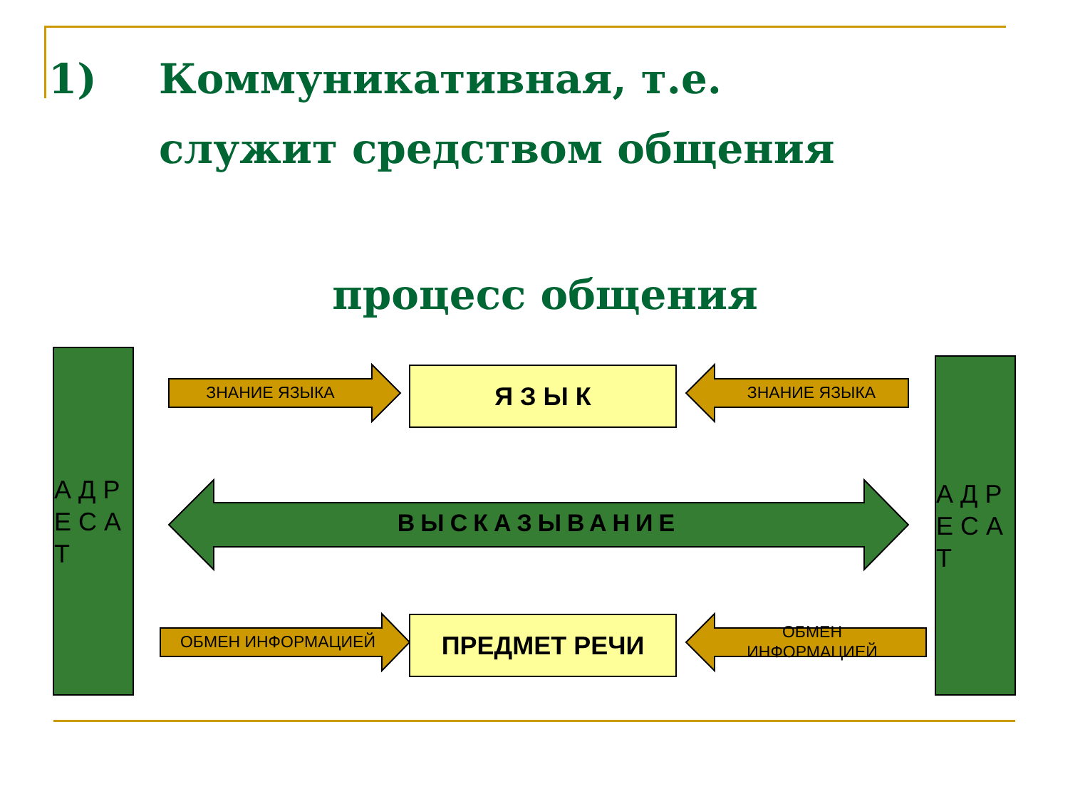1) Коммуникативная, т.е.
служит средством общения
процесс общения
А Д Р Е С А Т
А Д Р Е С А Т
Я З Ы К
ПРЕДМЕТ РЕЧИ
ЗНАНИЕ ЯЗЫКА ЗНАНИЕ ЯЗЫКА
ОБМЕН ИНФОРМАЦИЕЙ
ОБМЕН ИНФОРМАЦИЕЙ
ВЫСКАЗЫВАНИЕ